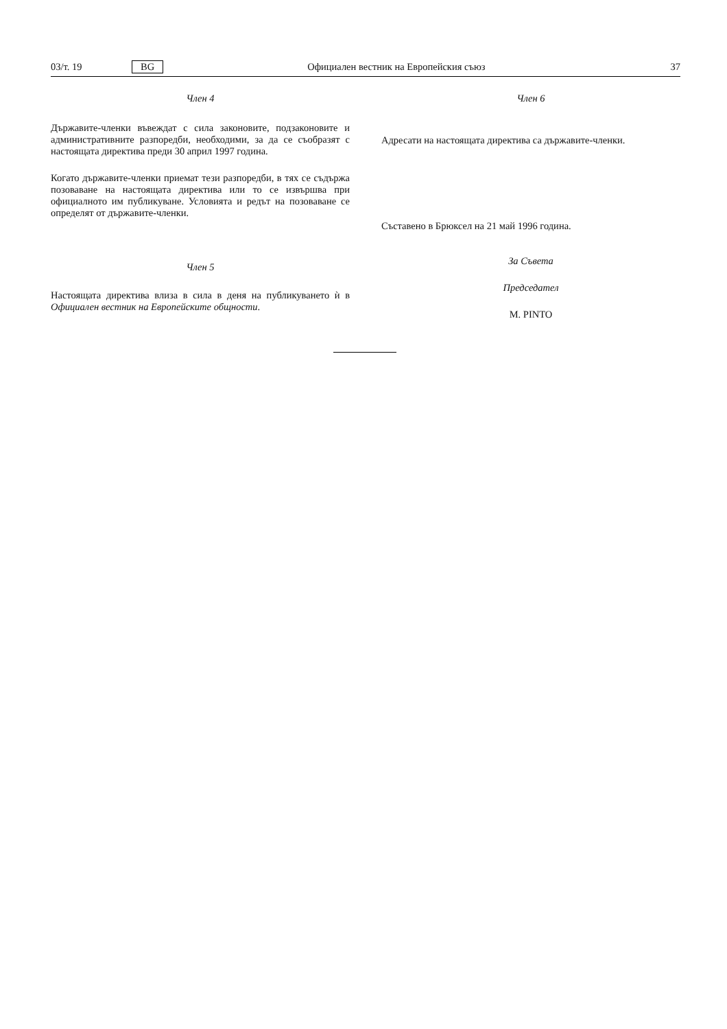03/т. 19 BG Официален вестник на Европейския съюз 37
Член 4
Държавите-членки въвеждат с сила законовите, подзаконовите и административните разпоредби, необходими, за да се съобразят с настоящата директива преди 30 април 1997 година.
Когато държавите-членки приемат тези разпоредби, в тях се съдържа позоваване на настоящата директива или то се извършва при официалното им публикуване. Условията и редът на позоваване се определят от държавите-членки.
Член 5
Настоящата директива влиза в сила в деня на публикуването ѝ в Официален вестник на Европейските общности.
Член 6
Адресати на настоящата директива са държавите-членки.
Съставено в Брюксел на 21 май 1996 година.
За Съвета
Председател
M. PINTO